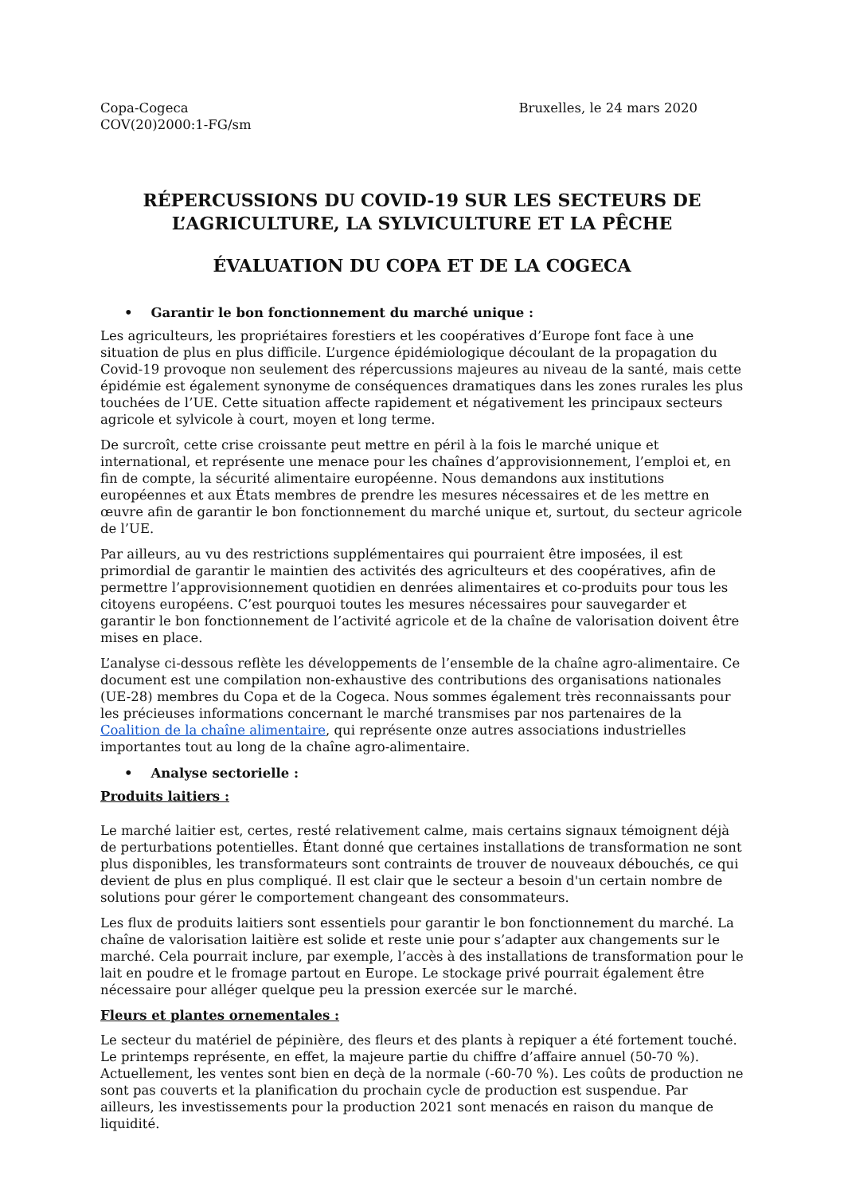Copa-Cogeca
COV(20)2000:1-FG/sm
Bruxelles, le 24 mars 2020
RÉPERCUSSIONS DU COVID-19 SUR LES SECTEURS DE L’AGRICULTURE, LA SYLVICULTURE ET LA PÊCHE
ÉVALUATION DU COPA ET DE LA COGECA
• Garantir le bon fonctionnement du marché unique :
Les agriculteurs, les propriétaires forestiers et les coopératives d’Europe font face à une situation de plus en plus difficile. L’urgence épidémiologique découlant de la propagation du Covid-19 provoque non seulement des répercussions majeures au niveau de la santé, mais cette épidémie est également synonyme de conséquences dramatiques dans les zones rurales les plus touchées de l’UE. Cette situation affecte rapidement et négativement les principaux secteurs agricole et sylvicole à court, moyen et long terme.
De surcroît, cette crise croissante peut mettre en péril à la fois le marché unique et international, et représente une menace pour les chaînes d’approvisionnement, l’emploi et, en fin de compte, la sécurité alimentaire européenne. Nous demandons aux institutions européennes et aux États membres de prendre les mesures nécessaires et de les mettre en œuvre afin de garantir le bon fonctionnement du marché unique et, surtout, du secteur agricole de l’UE.
Par ailleurs, au vu des restrictions supplémentaires qui pourraient être imposées, il est primordial de garantir le maintien des activités des agriculteurs et des coopératives, afin de permettre l’approvisionnement quotidien en denrées alimentaires et co-produits pour tous les citoyens européens. C’est pourquoi toutes les mesures nécessaires pour sauvegarder et garantir le bon fonctionnement de l’activité agricole et de la chaîne de valorisation doivent être mises en place.
L’analyse ci-dessous reflète les développements de l’ensemble de la chaîne agro-alimentaire. Ce document est une compilation non-exhaustive des contributions des organisations nationales (UE-28) membres du Copa et de la Cogeca. Nous sommes également très reconnaissants pour les précieuses informations concernant le marché transmises par nos partenaires de la Coalition de la chaîne alimentaire, qui représente onze autres associations industrielles importantes tout au long de la chaîne agro-alimentaire.
• Analyse sectorielle :
Produits laitiers :
Le marché laitier est, certes, resté relativement calme, mais certains signaux témoignent déjà de perturbations potentielles. Étant donné que certaines installations de transformation ne sont plus disponibles, les transformateurs sont contraints de trouver de nouveaux débouchés, ce qui devient de plus en plus compliqué. Il est clair que le secteur a besoin d'un certain nombre de solutions pour gérer le comportement changeant des consommateurs.
Les flux de produits laitiers sont essentiels pour garantir le bon fonctionnement du marché. La chaîne de valorisation laitière est solide et reste unie pour s’adapter aux changements sur le marché. Cela pourrait inclure, par exemple, l’accès à des installations de transformation pour le lait en poudre et le fromage partout en Europe. Le stockage privé pourrait également être nécessaire pour alléger quelque peu la pression exercée sur le marché.
Fleurs et plantes ornementales :
Le secteur du matériel de pépinière, des fleurs et des plants à repiquer a été fortement touché. Le printemps représente, en effet, la majeure partie du chiffre d’affaire annuel (50-70 %). Actuellement, les ventes sont bien en deçà de la normale (-60-70 %). Les coûts de production ne sont pas couverts et la planification du prochain cycle de production est suspendue. Par ailleurs, les investissements pour la production 2021 sont menacés en raison du manque de liquidité.